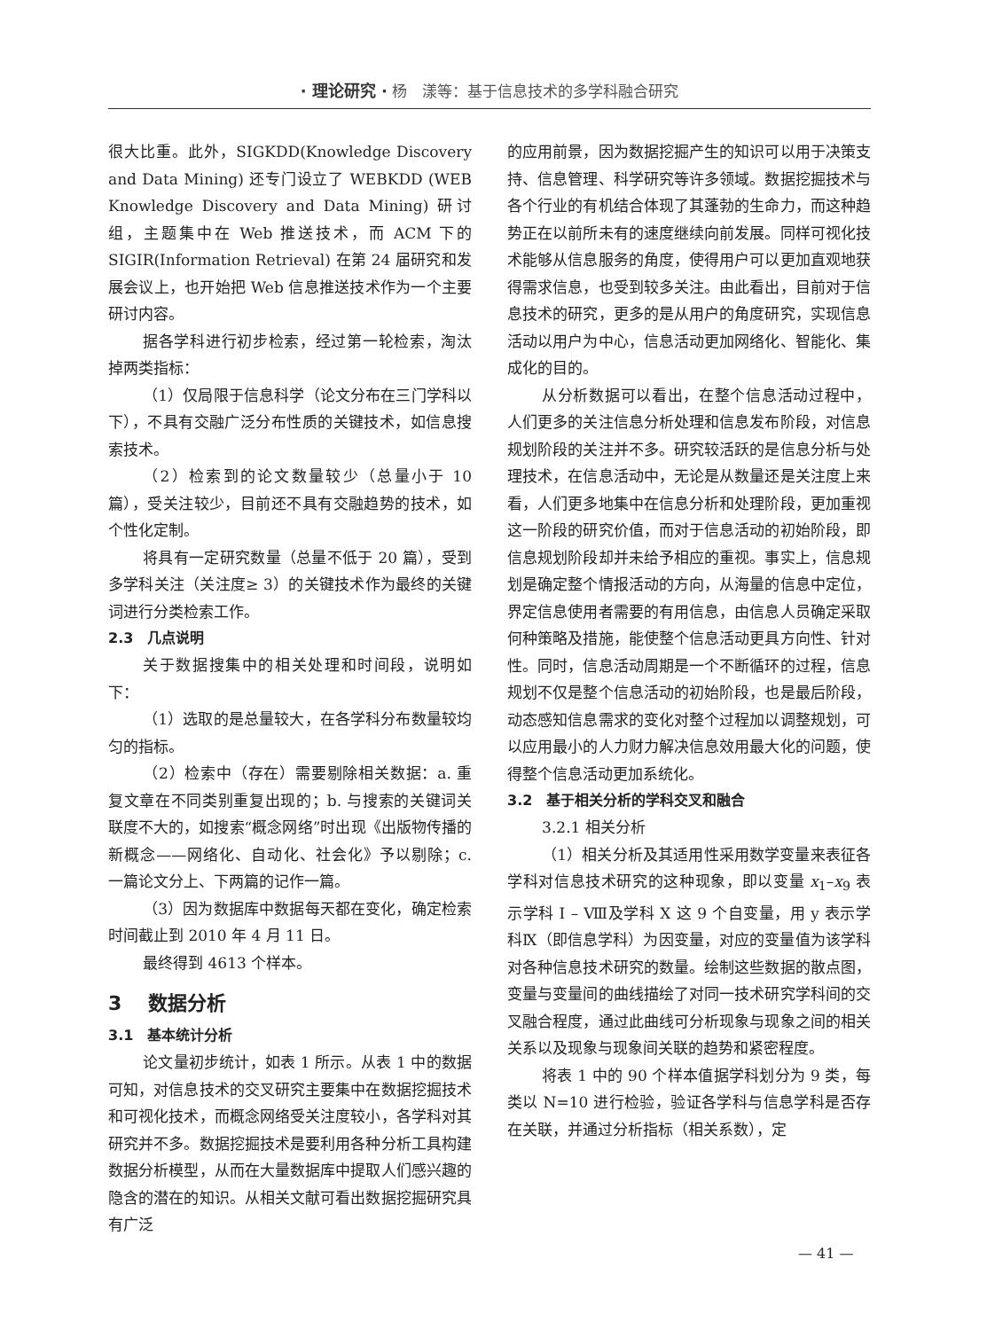· 理论研究 · 杨　漾等：基于信息技术的多学科融合研究
很大比重。此外，SIGKDD(Knowledge Discovery and Data Mining) 还专门设立了 WEBKDD (WEB Knowledge Discovery and Data Mining) 研讨组，主题集中在 Web 推送技术，而 ACM 下的 SIGIR(Information Retrieval) 在第 24 届研究和发展会议上，也开始把 Web 信息推送技术作为一个主要研讨内容。
据各学科进行初步检索，经过第一轮检索，淘汰掉两类指标：
（1）仅局限于信息科学（论文分布在三门学科以下），不具有交融广泛分布性质的关键技术，如信息搜索技术。
（2）检索到的论文数量较少（总量小于 10 篇），受关注较少，目前还不具有交融趋势的技术，如个性化定制。
将具有一定研究数量（总量不低于 20 篇），受到多学科关注（关注度≥ 3）的关键技术作为最终的关键词进行分类检索工作。
2.3　几点说明
关于数据搜集中的相关处理和时间段，说明如下：
（1）选取的是总量较大，在各学科分布数量较均匀的指标。
（2）检索中（存在）需要剔除相关数据：a. 重复文章在不同类别重复出现的；b. 与搜索的关键词关联度不大的，如搜索“概念网络”时出现《出版物传播的新概念——网络化、自动化、社会化》予以剔除；c. 一篇论文分上、下两篇的记作一篇。
（3）因为数据库中数据每天都在变化，确定检索时间截止到 2010 年 4 月 11 日。
最终得到 4613 个样本。
3　 数据分析
3.1　基本统计分析
论文量初步统计，如表 1 所示。从表 1 中的数据可知，对信息技术的交叉研究主要集中在数据挖掘技术和可视化技术，而概念网络受关注度较小，各学科对其研究并不多。数据挖掘技术是要利用各种分析工具构建数据分析模型，从而在大量数据库中提取人们感兴趣的隐含的潜在的知识。从相关文献可看出数据挖掘研究具有广泛
的应用前景，因为数据挖掘产生的知识可以用于决策支持、信息管理、科学研究等许多领域。数据挖掘技术与各个行业的有机结合体现了其蓬勃的生命力，而这种趋势正在以前所未有的速度继续向前发展。同样可视化技术能够从信息服务的角度，使得用户可以更加直观地获得需求信息，也受到较多关注。由此看出，目前对于信息技术的研究，更多的是从用户的角度研究，实现信息活动以用户为中心，信息活动更加网络化、智能化、集成化的目的。
从分析数据可以看出，在整个信息活动过程中，人们更多的关注信息分析处理和信息发布阶段，对信息规划阶段的关注并不多。研究较活跃的是信息分析与处理技术，在信息活动中，无论是从数量还是关注度上来看，人们更多地集中在信息分析和处理阶段，更加重视这一阶段的研究价值，而对于信息活动的初始阶段，即信息规划阶段却并未给予相应的重视。事实上，信息规划是确定整个情报活动的方向，从海量的信息中定位，界定信息使用者需要的有用信息，由信息人员确定采取何种策略及措施，能使整个信息活动更具方向性、针对性。同时，信息活动周期是一个不断循环的过程，信息规划不仅是整个信息活动的初始阶段，也是最后阶段，动态感知信息需求的变化对整个过程加以调整规划，可以应用最小的人力财力解决信息效用最大化的问题，使得整个信息活动更加系统化。
3.2　基于相关分析的学科交叉和融合
3.2.1 相关分析
（1）相关分析及其适用性采用数学变量来表征各学科对信息技术研究的这种现象，即以变量 x<sub>1</sub>–x<sub>9</sub> 表示学科 Ⅰ – Ⅷ及学科 Ⅹ 这 9 个自变量，用 y 表示学科Ⅸ（即信息学科）为因变量，对应的变量值为该学科对各种信息技术研究的数量。绘制这些数据的散点图，变量与变量间的曲线描绘了对同一技术研究学科间的交叉融合程度，通过此曲线可分析现象与现象之间的相关关系以及现象与现象间关联的趋势和紧密程度。
将表 1 中的 90 个样本值据学科划分为 9 类，每类以 N=10 进行检验，验证各学科与信息学科是否存在关联，并通过分析指标（相关系数），定
— 41 —